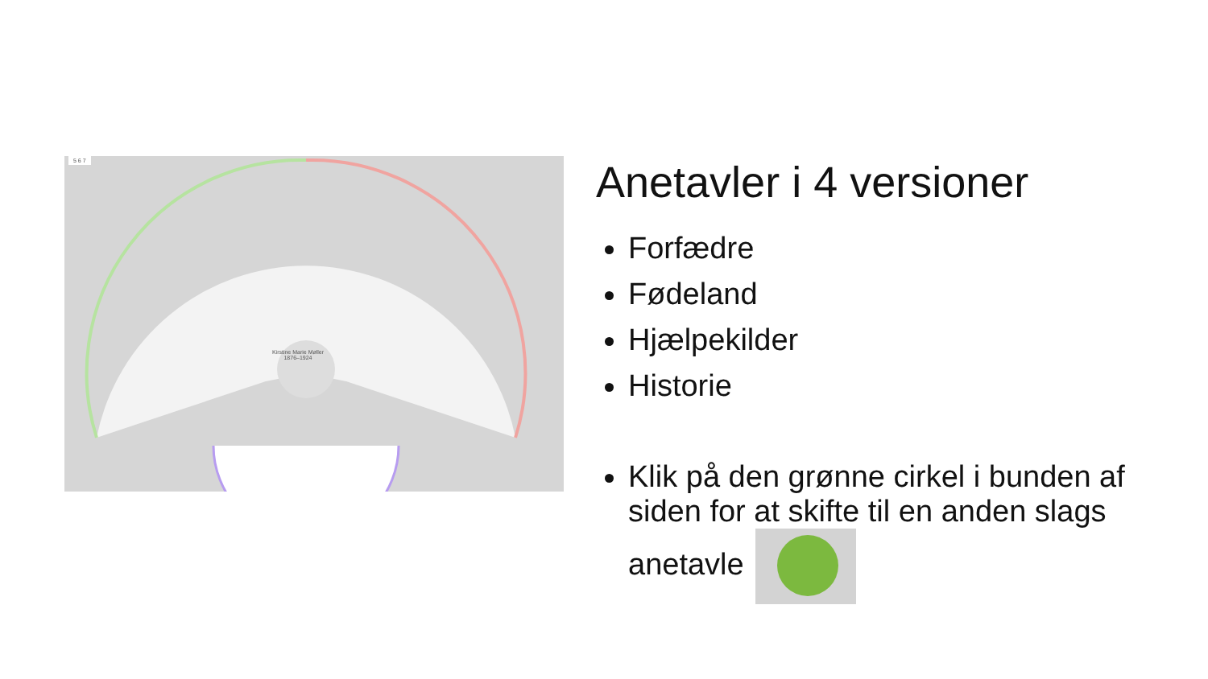5 6 7
Kirstine Marie Møller
1876–1924
Anetavler i 4 versioner
Forfædre
Fødeland
Hjælpekilder
Historie
Klik på den grønne cirkel i bunden af siden for at skifte til en anden slags anetavle